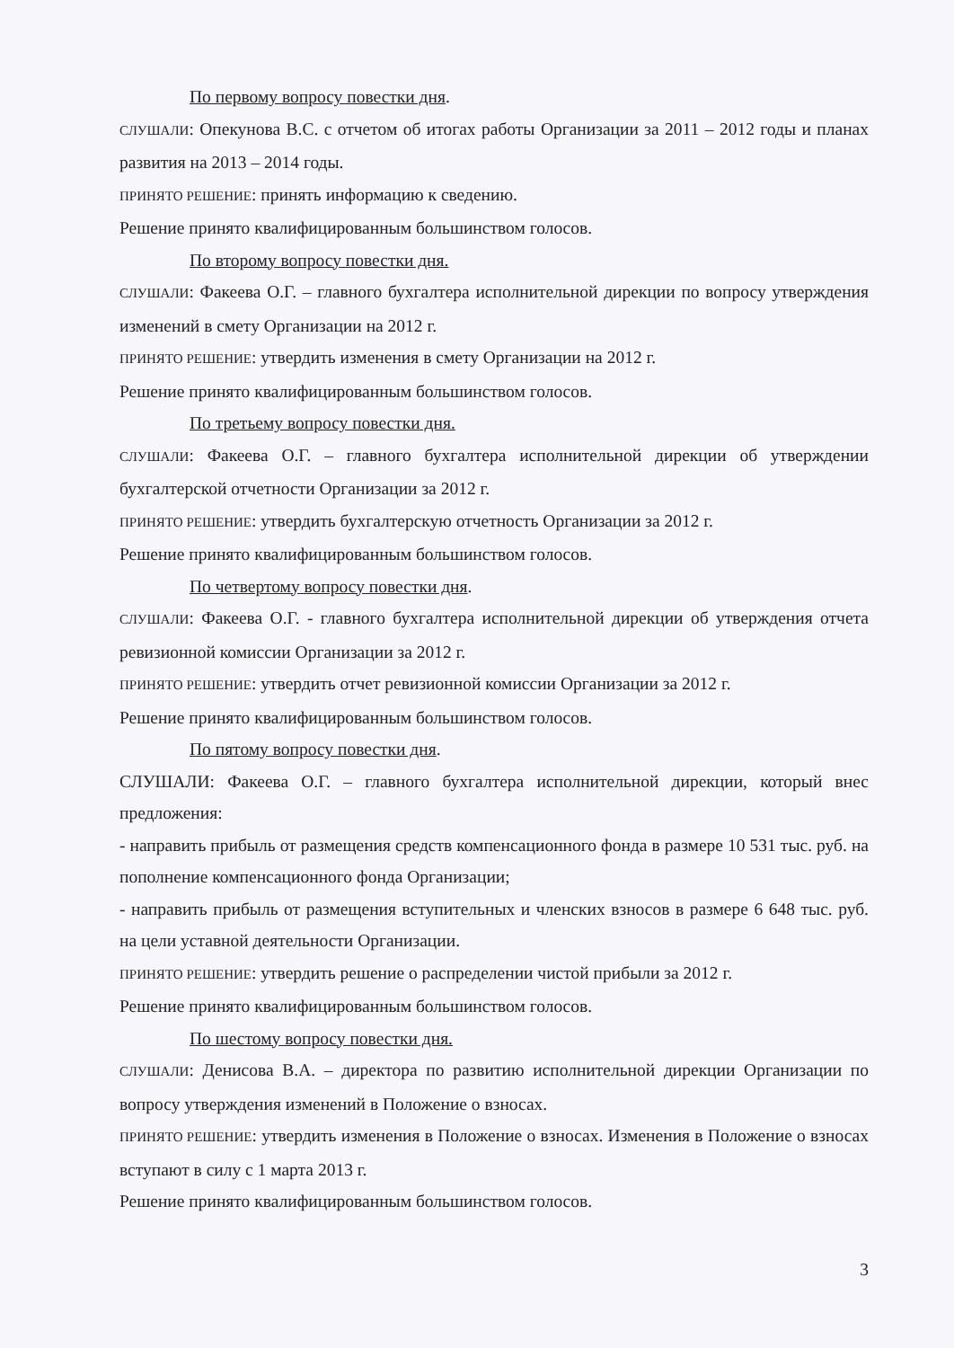По первому вопросу повестки дня.
СЛУШАЛИ: Опекунова В.С. с отчетом об итогах работы Организации за 2011 – 2012 годы и планах развития на 2013 – 2014 годы.
ПРИНЯТО РЕШЕНИЕ: принять информацию к сведению.
Решение принято квалифицированным большинством голосов.
По второму вопросу повестки дня.
СЛУШАЛИ: Факеева О.Г. – главного бухгалтера исполнительной дирекции по вопросу утверждения изменений в смету Организации на 2012 г.
ПРИНЯТО РЕШЕНИЕ: утвердить изменения в смету Организации на 2012 г.
Решение принято квалифицированным большинством голосов.
По третьему вопросу повестки дня.
СЛУШАЛИ: Факеева О.Г. – главного бухгалтера исполнительной дирекции об утверждении бухгалтерской отчетности Организации за 2012 г.
ПРИНЯТО РЕШЕНИЕ: утвердить бухгалтерскую отчетность Организации за 2012 г.
Решение принято квалифицированным большинством голосов.
По четвертому вопросу повестки дня.
СЛУШАЛИ: Факеева О.Г. - главного бухгалтера исполнительной дирекции об утверждения отчета ревизионной комиссии Организации за 2012 г.
ПРИНЯТО РЕШЕНИЕ: утвердить отчет ревизионной комиссии Организации за 2012 г.
Решение принято квалифицированным большинством голосов.
По пятому вопросу повестки дня.
СЛУШАЛИ: Факеева О.Г. – главного бухгалтера исполнительной дирекции, который внес предложения:
- направить прибыль от размещения средств компенсационного фонда в размере 10 531 тыс. руб. на пополнение компенсационного фонда Организации;
- направить прибыль от размещения вступительных и членских взносов в размере 6 648 тыс. руб. на цели уставной деятельности Организации.
ПРИНЯТО РЕШЕНИЕ: утвердить решение о распределении чистой прибыли за 2012 г.
Решение принято квалифицированным большинством голосов.
По шестому вопросу повестки дня.
СЛУШАЛИ: Денисова В.А. – директора по развитию исполнительной дирекции Организации по вопросу утверждения изменений в Положение о взносах.
ПРИНЯТО РЕШЕНИЕ: утвердить изменения в Положение о взносах. Изменения в Положение о взносах вступают в силу с 1 марта 2013 г.
Решение принято квалифицированным большинством голосов.
3